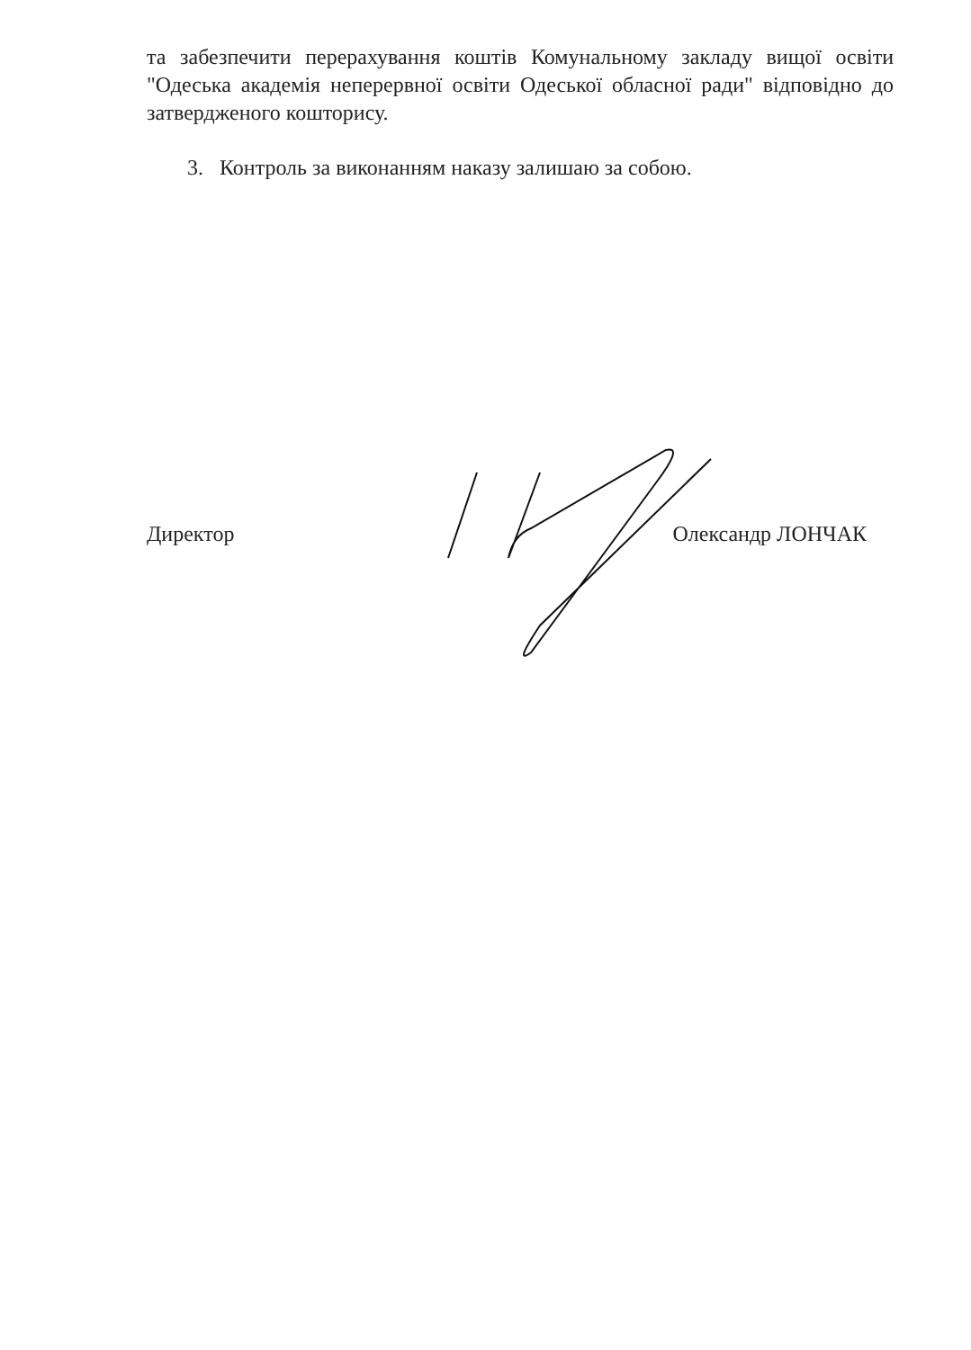та забезпечити перерахування коштів Комунальному закладу вищої освіти "Одеська академія неперервної освіти Одеської обласної ради" відповідно до затвердженого кошторису.
3. Контроль за виконанням наказу залишаю за собою.
Директор Олександр ЛОНЧАК